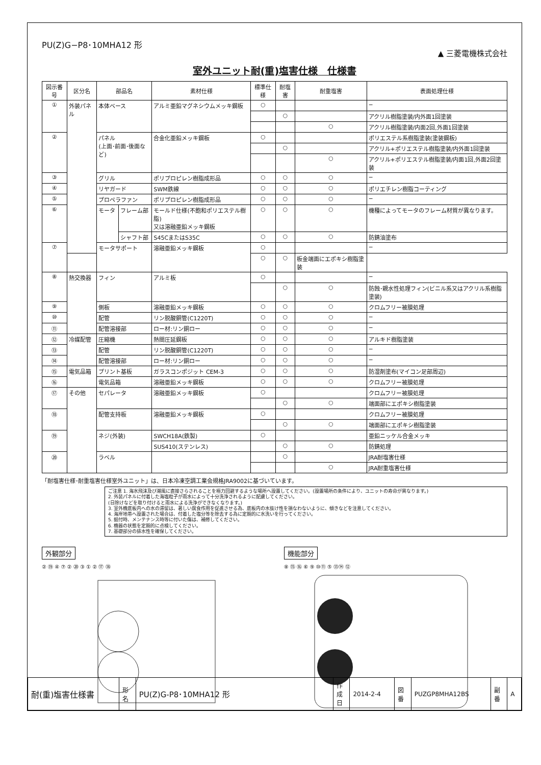PU(Z)G−P8･10MHA12 形
▲ 三菱電機株式会社
室外ユニット耐(重)塩害仕様　仕様書
| 図示番号 | 区分名 | 部品名 | | 素材仕様 | 標準仕様 | 耐塩害 | 耐重塩害 | 表面処理仕様 |
| --- | --- | --- | --- | --- | --- | --- | --- | --- |
| ① | 外装パネル | 本体ベース | | アルミ亜鉛マグネシウムメッキ鋼板 | ○ | | | − |
| | | | | | | ○ | | アクリル樹脂塗装/内外面1回塗装 |
| | | | | | | | ○ | アクリル樹脂塗装/内面2回,外面1回塗装 |
| ② | | パネル (上面･前面･後面など) | | 合金化亜鉛メッキ鋼板 | ○ | | | ポリエステル系樹脂塗装(塗装鋼板) |
| | | | | | | ○ | | アクリル+ポリエステル樹脂塗装/内外面1回塗装 |
| | | | | | | | ○ | アクリル+ポリエステル樹脂塗装/内面1回,外面2回塗装 |
| ③ | | グリル | | ポリプロピレン樹脂成形品 | ○ | ○ | ○ | − |
| ④ | | リヤガード | | SWM鉄線 | ○ | ○ | ○ | ポリエチレン樹脂コーティング |
| ⑤ | | プロペラファン | | ポリプロピレン樹脂成形品 | ○ | ○ | ○ | − |
| ⑥ | | モータ | フレーム部 | モールド仕様(不飽和ポリエステル樹脂) 又は溶融亜鉛メッキ鋼板 | ○ | ○ | ○ | 機種によってモータのフレーム材質が異なります。 |
| | | | シャフト部 | S45CまたはS35C | ○ | ○ | ○ | 防錆油塗布 |
| ⑦ | | モータサポート | | 溶融亜鉛メッキ鋼板 | ○ | | | − |
| | | | | | ○ | ○ | 板金端面にエポキシ樹脂塗装 | |
| ⑧ | 熱交換器 | フィン | | アルミ板 | ○ | | | − |
| | | | | | | ○ | ○ | 防蝕･親水性処理フィン(ビニル系又はアクリル系樹脂塗装) |
| ⑨ | | 側板 | | 溶融亜鉛メッキ鋼板 | ○ | ○ | ○ | クロムフリー被膜処理 |
| ⑩ | | 配管 | | リン脱酸銅管(C1220T) | ○ | ○ | ○ | − |
| ⑪ | | 配管溶接部 | | ロー材:リン銅ロー | ○ | ○ | ○ | − |
| ⑫ | 冷媒配管 | 圧縮機 | | 熱間圧延鋼板 | ○ | ○ | ○ | アルキド樹脂塗装 |
| ⑬ | | 配管 | | リン脱酸銅管(C1220T) | ○ | ○ | ○ | − |
| ⑭ | | 配管溶接部 | | ロー材:リン銅ロー | ○ | ○ | ○ | − |
| ⑮ | 電気品箱 | プリント基板 | | ガラスコンポジット CEM-3 | ○ | ○ | ○ | 防湿剤塗布(マイコン足部周辺) |
| ⑯ | | 電気品箱 | | 溶融亜鉛メッキ鋼板 | ○ | ○ | ○ | クロムフリー被膜処理 |
| ⑰ | その他 | セパレータ | | 溶融亜鉛メッキ鋼板 | ○ | | | クロムフリー被膜処理 |
| | | | | | | ○ | ○ | 端面部にエポキシ樹脂塗装 |
| ⑱ | | 配管支持板 | | 溶融亜鉛メッキ鋼板 | ○ | | | クロムフリー被膜処理 |
| | | | | | | ○ | ○ | 端面部にエポキシ樹脂塗装 |
| ⑲ | | ネジ(外装) | | SWCH18A(鉄製) | ○ | | | 亜鉛ニッケル合金メッキ |
| | | | | SUS410(ステンレス) | | ○ | ○ | 防錆処理 |
| ⑳ | | ラベル | | | | ○ | | JRA耐塩害仕様 |
| | | | | | | | ○ | JRA耐重塩害仕様 |
「耐塩害仕様･耐重塩害仕様室外ユニット」は、日本冷凍空調工業会規格JRA9002に基づいています。
ご注意 1. 海水飛沫及び潮風に直接さらされることを極力回避するような場所へ設置してください。(設置場所の条件により、ユニットの寿命が異なります。)
2. 外装パネルに付着した海塩粒子が雨水によって十分洗浄されるように配慮してください。
(日除けなどを取り付けると雨水による洗浄ができなくなります。)
3. 室外機底板内への水の滞留は、著しい腐食作用を促進させる為、底板内の水抜け性を損なわないように、傾きなどを注意してください。
4. 海岸地帯へ設置された場合は、付着した塩分等を除去する為に定期的に水洗いを行ってください。
5. 据付時、メンテナンス時等に付いた傷は、補修してください。
6. 機器の状態を定期的に点検してください。
7. 基礎部分の排水性を確保してください。
外観部分
② ⑲ ④ ⑦ ② ⑳ ③ ① ② ⑰ ⑱
機能部分
⑧ ⑮ ⑯ ⑥ ⑨ ⑩⑪ ⑤ ⑬⑭ ⑫
| 耐(重)塩害仕様書 | 形 名 | PU(Z)G-P8･10MHA12 形 | 作 成 日 | 2014-2-4 | 図 番 | PUZGP8MHA12BS | 副 番 | A |